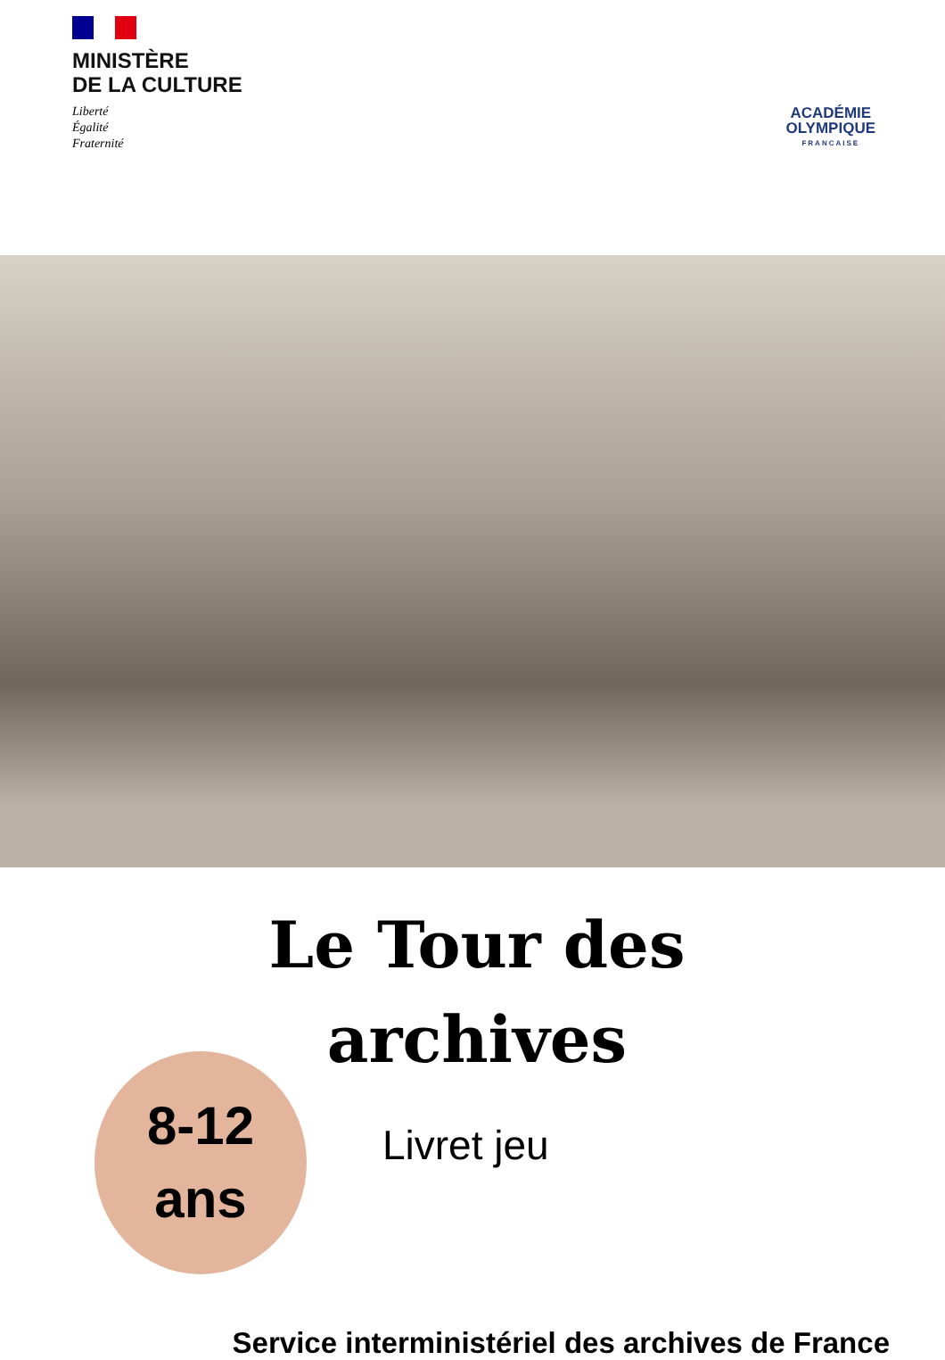MINISTÈRE
DE LA CULTURE
Liberté
Égalité
Fraternité
ACADÉMIE
OLYMPIQUE
FRANCAISE
Le Tour des
archives
8-12
ans
Livret jeu
Service interministériel des archives de France